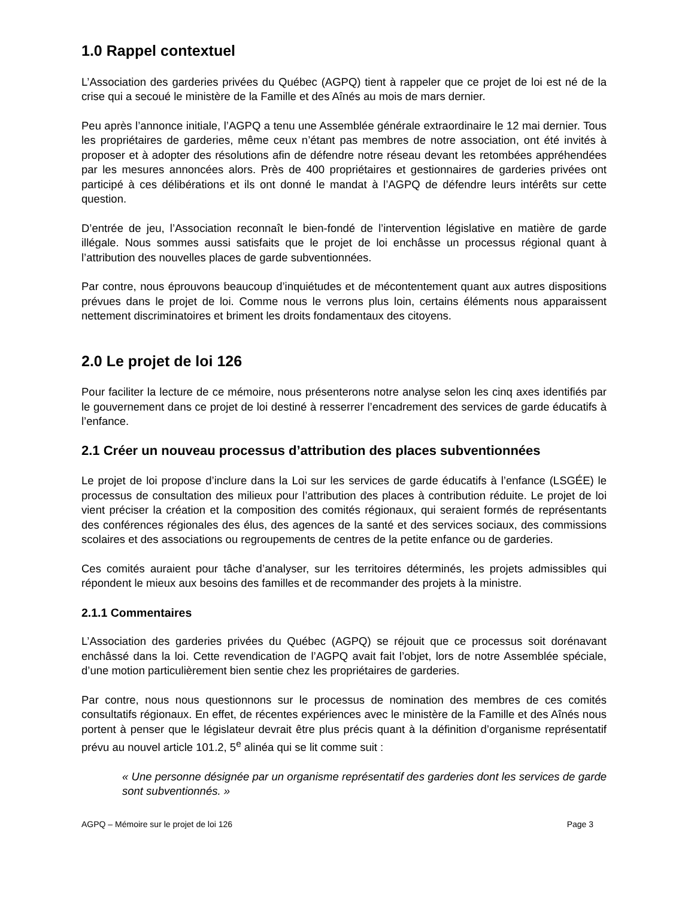1.0 Rappel contextuel
L’Association des garderies privées du Québec (AGPQ) tient à rappeler que ce projet de loi est né de la crise qui a secoué le ministère de la Famille et des Aînés au mois de mars dernier.
Peu après l’annonce initiale, l’AGPQ a tenu une Assemblée générale extraordinaire le 12 mai dernier. Tous les propriétaires de garderies, même ceux n’étant pas membres de notre association, ont été invités à proposer et à adopter des résolutions afin de défendre notre réseau devant les retombées appréhendées par les mesures annoncées alors. Près de 400 propriétaires et gestionnaires de garderies privées ont participé à ces délibérations et ils ont donné le mandat à l’AGPQ de défendre leurs intérêts sur cette question.
D’entrée de jeu, l’Association reconnaît le bien-fondé de l’intervention législative en matière de garde illégale. Nous sommes aussi satisfaits que le projet de loi enchâsse un processus régional quant à l’attribution des nouvelles places de garde subventionnées.
Par contre, nous éprouvons beaucoup d’inquiétudes et de mécontentement quant aux autres dispositions prévues dans le projet de loi. Comme nous le verrons plus loin, certains éléments nous apparaissent nettement discriminatoires et briment les droits fondamentaux des citoyens.
2.0 Le projet de loi 126
Pour faciliter la lecture de ce mémoire, nous présenterons notre analyse selon les cinq axes identifiés par le gouvernement dans ce projet de loi destiné à resserrer l’encadrement des services de garde éducatifs à l’enfance.
2.1 Créer un nouveau processus d’attribution des places subventionnées
Le projet de loi propose d’inclure dans la Loi sur les services de garde éducatifs à l’enfance (LSGÉE) le processus de consultation des milieux pour l’attribution des places à contribution réduite. Le projet de loi vient préciser la création et la composition des comités régionaux, qui seraient formés de représentants des conférences régionales des élus, des agences de la santé et des services sociaux, des commissions scolaires et des associations ou regroupements de centres de la petite enfance ou de garderies.
Ces comités auraient pour tâche d’analyser, sur les territoires déterminés, les projets admissibles qui répondent le mieux aux besoins des familles et de recommander des projets à la ministre.
2.1.1 Commentaires
L’Association des garderies privées du Québec (AGPQ) se réjouit que ce processus soit dorénavant enchâssé dans la loi. Cette revendication de l’AGPQ avait fait l’objet, lors de notre Assemblée spéciale, d’une motion particulièrement bien sentie chez les propriétaires de garderies.
Par contre, nous nous questionnons sur le processus de nomination des membres de ces comités consultatifs régionaux. En effet, de récentes expériences avec le ministère de la Famille et des Aînés nous portent à penser que le législateur devrait être plus précis quant à la définition d’organisme représentatif prévu au nouvel article 101.2, 5<sup>e</sup> alinéa qui se lit comme suit :
« Une personne désignée par un organisme représentatif des garderies dont les services de garde sont subventionnés. »
AGPQ – Mémoire sur le projet de loi 126 Page 3